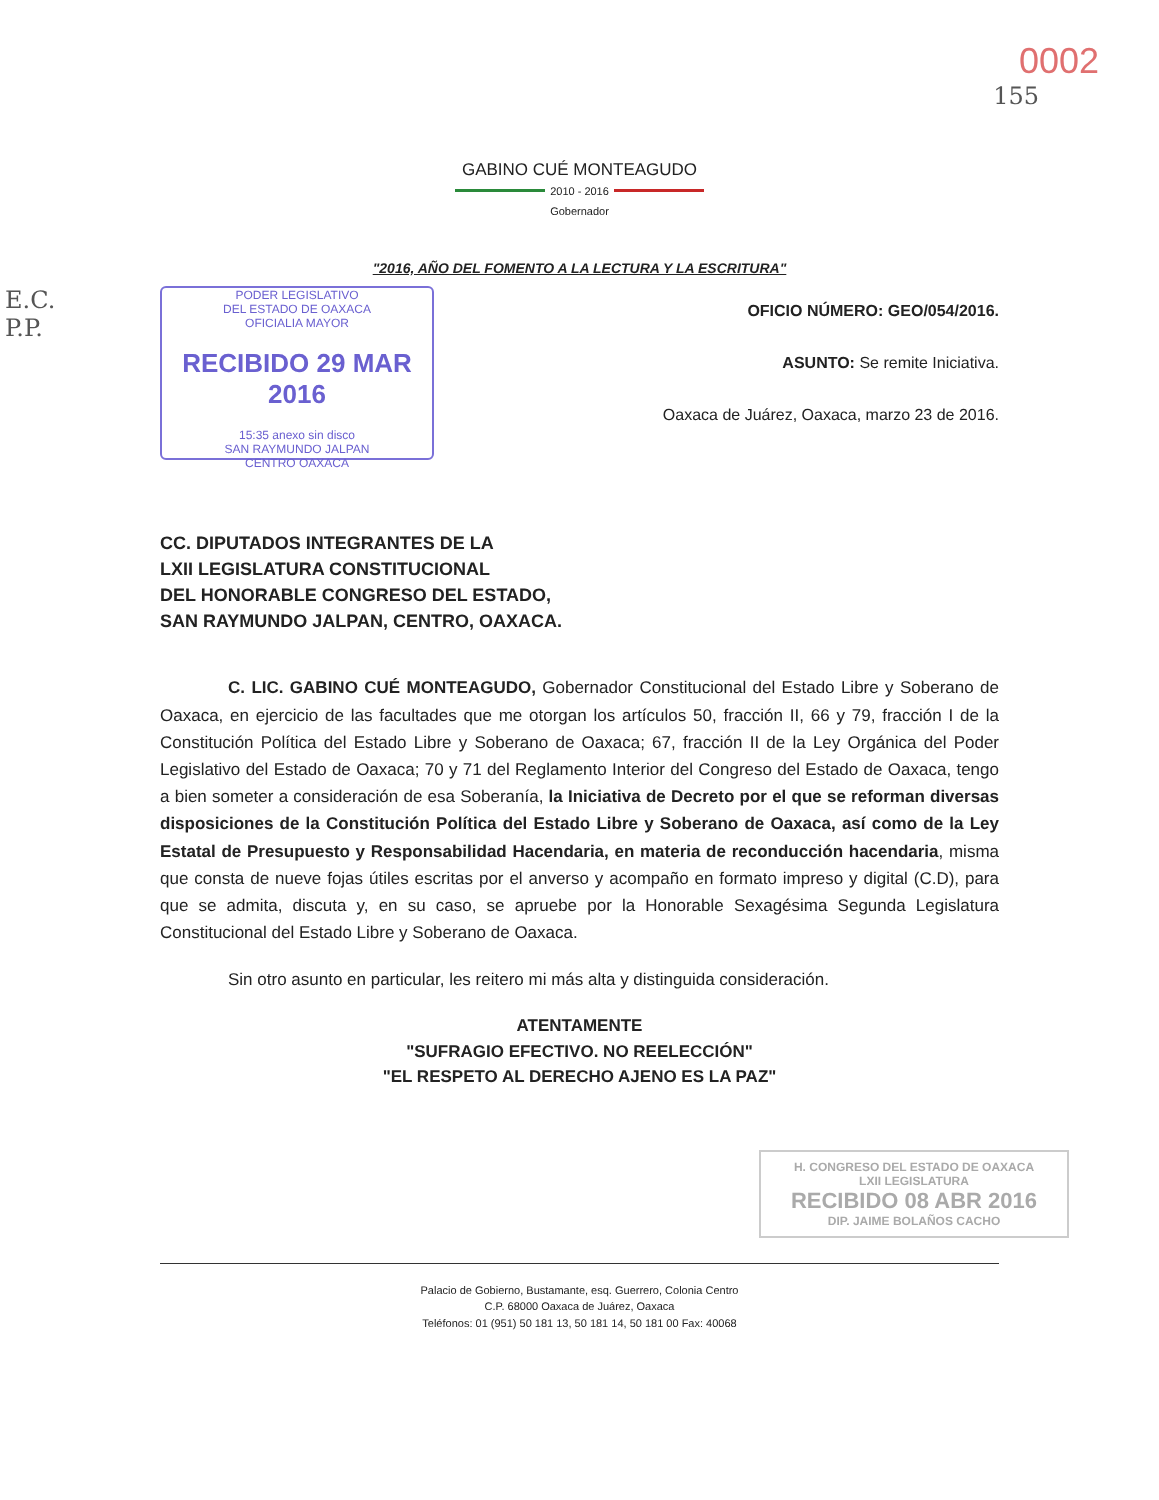0002
155
GABINO CUÉ MONTEAGUDO
2010 - 2016
Gobernador
"2016, AÑO DEL FOMENTO A LA LECTURA Y LA ESCRITURA"
E.C.
P.P.
PODER LEGISLATIVO
DEL ESTADO DE OAXACA
OFICIALIA MAYOR
RECIBIDO 29 MAR 2016
15:35 anexo sin disco
SAN RAYMUNDO JALPAN
CENTRO OAXACA
OFICIO NÚMERO: GEO/054/2016.
ASUNTO: Se remite Iniciativa.
Oaxaca de Juárez, Oaxaca, marzo 23 de 2016.
CC. DIPUTADOS INTEGRANTES DE LA
LXII LEGISLATURA CONSTITUCIONAL
DEL HONORABLE CONGRESO DEL ESTADO,
SAN RAYMUNDO JALPAN, CENTRO, OAXACA.
C. LIC. GABINO CUÉ MONTEAGUDO, Gobernador Constitucional del Estado Libre y Soberano de Oaxaca, en ejercicio de las facultades que me otorgan los artículos 50, fracción II, 66 y 79, fracción I de la Constitución Política del Estado Libre y Soberano de Oaxaca; 67, fracción II de la Ley Orgánica del Poder Legislativo del Estado de Oaxaca; 70 y 71 del Reglamento Interior del Congreso del Estado de Oaxaca, tengo a bien someter a consideración de esa Soberanía, la Iniciativa de Decreto por el que se reforman diversas disposiciones de la Constitución Política del Estado Libre y Soberano de Oaxaca, así como de la Ley Estatal de Presupuesto y Responsabilidad Hacendaria, en materia de reconducción hacendaria, misma que consta de nueve fojas útiles escritas por el anverso y acompaño en formato impreso y digital (C.D), para que se admita, discuta y, en su caso, se apruebe por la Honorable Sexagésima Segunda Legislatura Constitucional del Estado Libre y Soberano de Oaxaca.
Sin otro asunto en particular, les reitero mi más alta y distinguida consideración.
ATENTAMENTE
"SUFRAGIO EFECTIVO. NO REELECCIÓN"
"EL RESPETO AL DERECHO AJENO ES LA PAZ"
H. CONGRESO DEL ESTADO DE OAXACA
LXII LEGISLATURA
RECIBIDO 08 ABR 2016
DIP. JAIME BOLAÑOS CACHO
Palacio de Gobierno, Bustamante, esq. Guerrero, Colonia Centro
C.P. 68000 Oaxaca de Juárez, Oaxaca
Teléfonos: 01 (951) 50 181 13, 50 181 14, 50 181 00 Fax: 40068